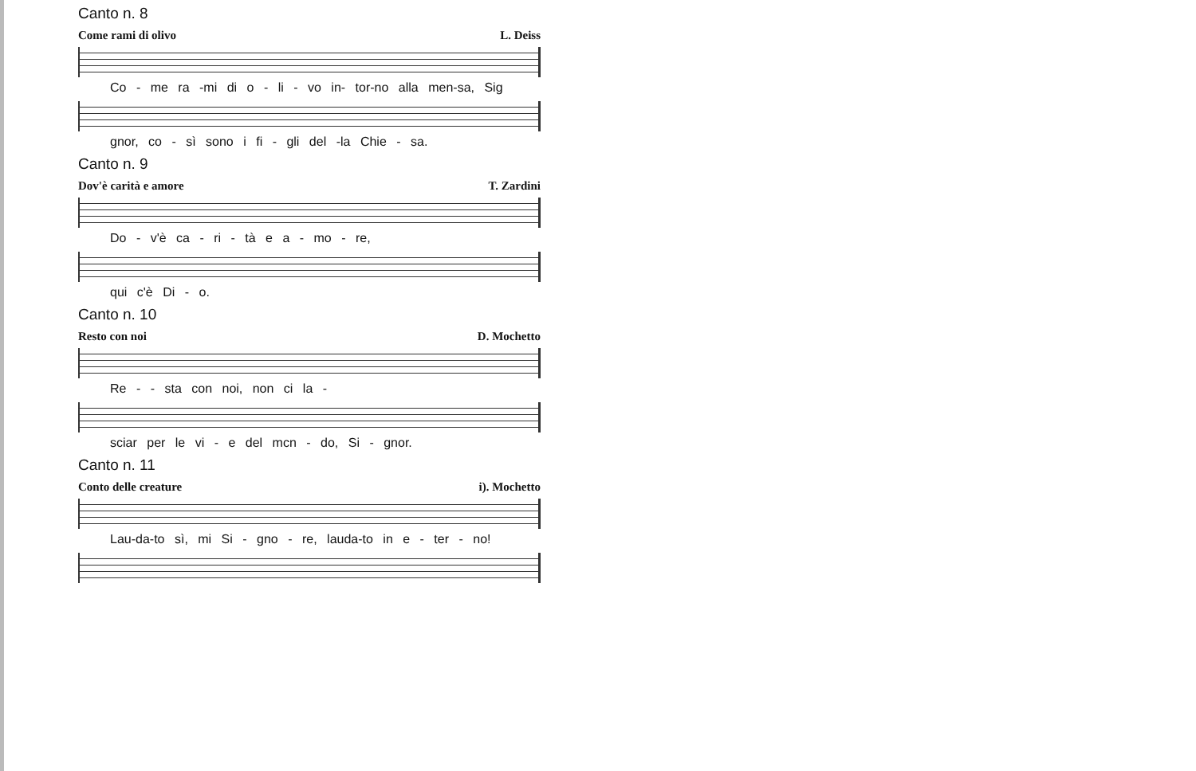Canto n. 8
Come rami di olivo L. Deiss
Co - me ra -mi di o - li - vo in- tor-no alla men-sa, Sig
gnor, co - sì sono i fi - gli del -la Chie - sa.
Canto n. 9
Dov'è carità e amore T. Zardini
Do - v'è ca - ri - tà e a - mo - re,
qui c'è Di - o.
Canto n. 10
Resto con noi D. Mochetto
Re - - sta con noi, non ci la -
sciar per le vi - e del mcn - do, Si - gnor.
Canto n. 11
Conto delle creature i). Mochetto
Lau-da-to sì, mi Si - gno - re, lauda-to in e - ter - no!